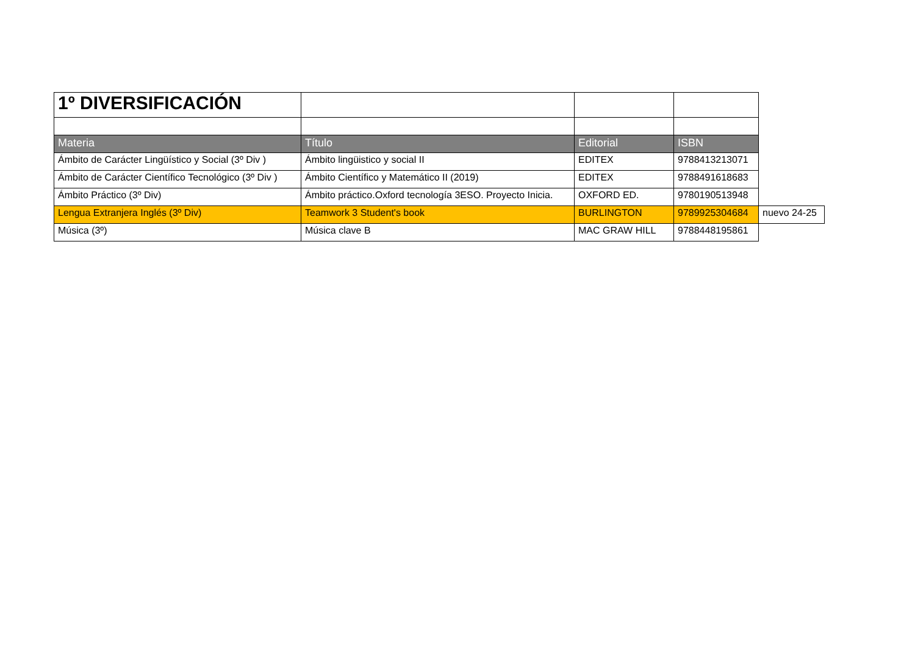| 1º DIVERSIFICACIÓN | | | | |
| Materia | Título | Editorial | ISBN | |
| Ámbito de Carácter Lingüístico y Social (3º Div ) | Ámbito lingüistico y social II | EDITEX | 9788413213071 | |
| Ámbito de Carácter Científico Tecnológico (3º Div ) | Ámbito Científico y Matemático II (2019) | EDITEX | 9788491618683 | |
| Ámbito Práctico (3º Div) | Ámbito práctico.Oxford tecnología 3ESO. Proyecto Inicia. | OXFORD ED. | 9780190513948 | |
| Lengua Extranjera Inglés (3º Div) | Teamwork 3 Student's book | BURLINGTON | 9789925304684 | nuevo 24-25 |
| Música (3º) | Música clave B | MAC GRAW HILL | 9788448195861 | |